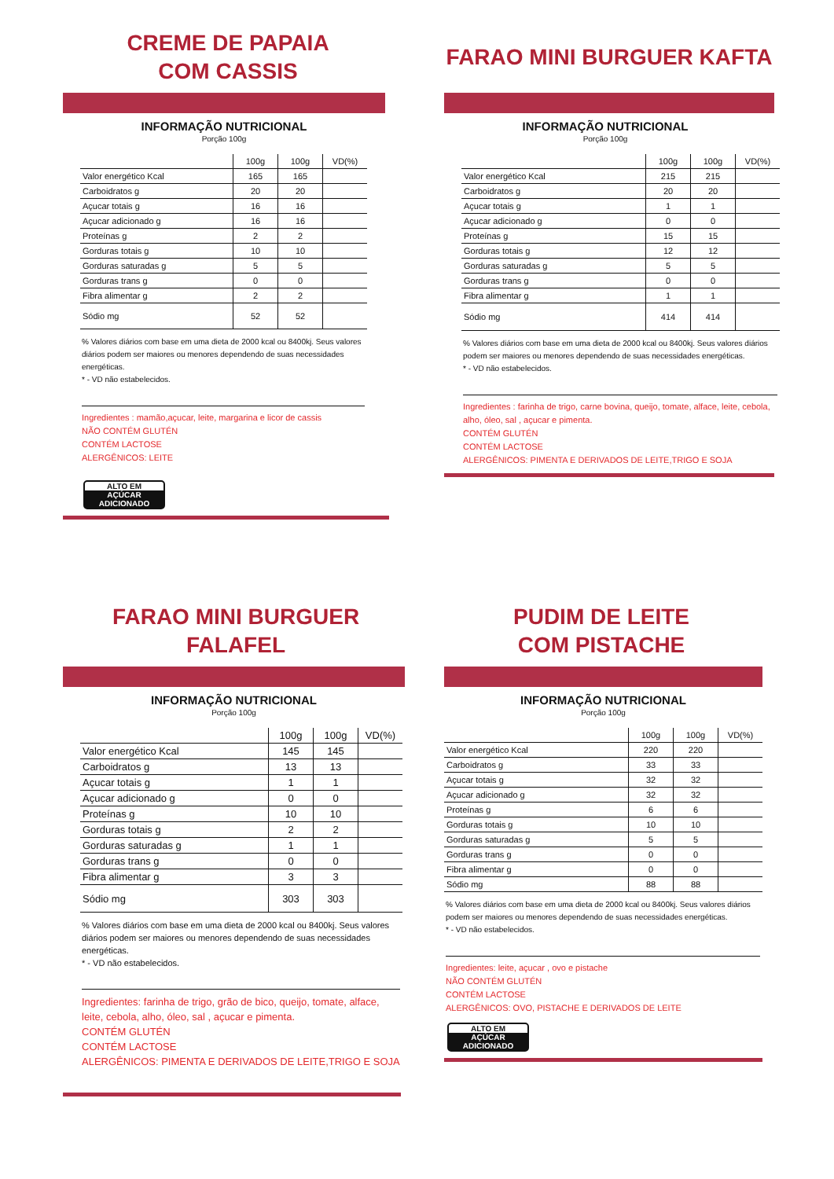CREME DE PAPAIA
COM CASSIS
INFORMAÇÃO NUTRICIONAL
Porção 100g
| | 100g | 100g | VD(%) |
| --- | --- | --- | --- |
| Valor energético Kcal | 165 | 165 | |
| Carboidratos g | 20 | 20 | |
| Açucar totais g | 16 | 16 | |
| Açucar adicionado g | 16 | 16 | |
| Proteínas g | 2 | 2 | |
| Gorduras totais g | 10 | 10 | |
| Gorduras saturadas g | 5 | 5 | |
| Gorduras trans g | 0 | 0 | |
| Fibra alimentar g | 2 | 2 | |
| Sódio mg | 52 | 52 | |
% Valores diários com base em uma dieta de 2000 kcal ou 8400kj. Seus valores diários podem ser maiores ou menores dependendo de suas necessidades energéticas.
* - VD não estabelecidos.
Ingredientes : mamão,açucar, leite, margarina e licor de cassis
NÃO CONTÉM GLUTÉN
CONTÉM LACTOSE
ALERGÊNICOS: LEITE
ALTO EM AÇÚCAR ADICIONADO
FARAO MINI BURGUER KAFTA
INFORMAÇÃO NUTRICIONAL
Porção 100g
| | 100g | 100g | VD(%) |
| --- | --- | --- | --- |
| Valor energético Kcal | 215 | 215 | |
| Carboidratos g | 20 | 20 | |
| Açucar totais g | 1 | 1 | |
| Açucar adicionado g | 0 | 0 | |
| Proteínas g | 15 | 15 | |
| Gorduras totais g | 12 | 12 | |
| Gorduras saturadas g | 5 | 5 | |
| Gorduras trans g | 0 | 0 | |
| Fibra alimentar g | 1 | 1 | |
| Sódio mg | 414 | 414 | |
% Valores diários com base em uma dieta de 2000 kcal ou 8400kj. Seus valores diários podem ser maiores ou menores dependendo de suas necessidades energéticas.
* - VD não estabelecidos.
Ingredientes : farinha de trigo, carne bovina, queijo, tomate, alface, leite, cebola, alho, óleo, sal , açucar e pimenta.
CONTÉM GLUTÉN
CONTÉM LACTOSE
ALERGÊNICOS: PIMENTA E DERIVADOS DE LEITE,TRIGO E SOJA
FARAO MINI BURGUER FALAFEL
INFORMAÇÃO NUTRICIONAL
Porção 100g
| | 100g | 100g | VD(%) |
| --- | --- | --- | --- |
| Valor energético Kcal | 145 | 145 | |
| Carboidratos g | 13 | 13 | |
| Açucar totais g | 1 | 1 | |
| Açucar adicionado g | 0 | 0 | |
| Proteínas g | 10 | 10 | |
| Gorduras totais g | 2 | 2 | |
| Gorduras saturadas g | 1 | 1 | |
| Gorduras trans g | 0 | 0 | |
| Fibra alimentar g | 3 | 3 | |
| Sódio mg | 303 | 303 | |
% Valores diários com base em uma dieta de 2000 kcal ou 8400kj. Seus valores diários podem ser maiores ou menores dependendo de suas necessidades energéticas.
* - VD não estabelecidos.
Ingredientes: farinha de trigo, grão de bico, queijo, tomate, alface, leite, cebola, alho, óleo, sal , açucar e pimenta.
CONTÉM GLUTÉN
CONTÉM LACTOSE
ALERGÊNICOS: PIMENTA E DERIVADOS DE LEITE,TRIGO E SOJA
PUDIM DE LEITE
COM PISTACHE
INFORMAÇÃO NUTRICIONAL
Porção 100g
| | 100g | 100g | VD(%) |
| --- | --- | --- | --- |
| Valor energético Kcal | 220 | 220 | |
| Carboidratos g | 33 | 33 | |
| Açucar totais g | 32 | 32 | |
| Açucar adicionado g | 32 | 32 | |
| Proteínas g | 6 | 6 | |
| Gorduras totais g | 10 | 10 | |
| Gorduras saturadas g | 5 | 5 | |
| Gorduras trans g | 0 | 0 | |
| Fibra alimentar g | 0 | 0 | |
| Sódio mg | 88 | 88 | |
% Valores diários com base em uma dieta de 2000 kcal ou 8400kj. Seus valores diários podem ser maiores ou menores dependendo de suas necessidades energéticas.
* - VD não estabelecidos.
Ingredientes: leite, açucar , ovo e pistache
NÃO CONTÉM GLUTÉN
CONTÉM LACTOSE
ALERGÊNICOS: OVO, PISTACHE E DERIVADOS DE LEITE
ALTO EM AÇÚCAR ADICIONADO